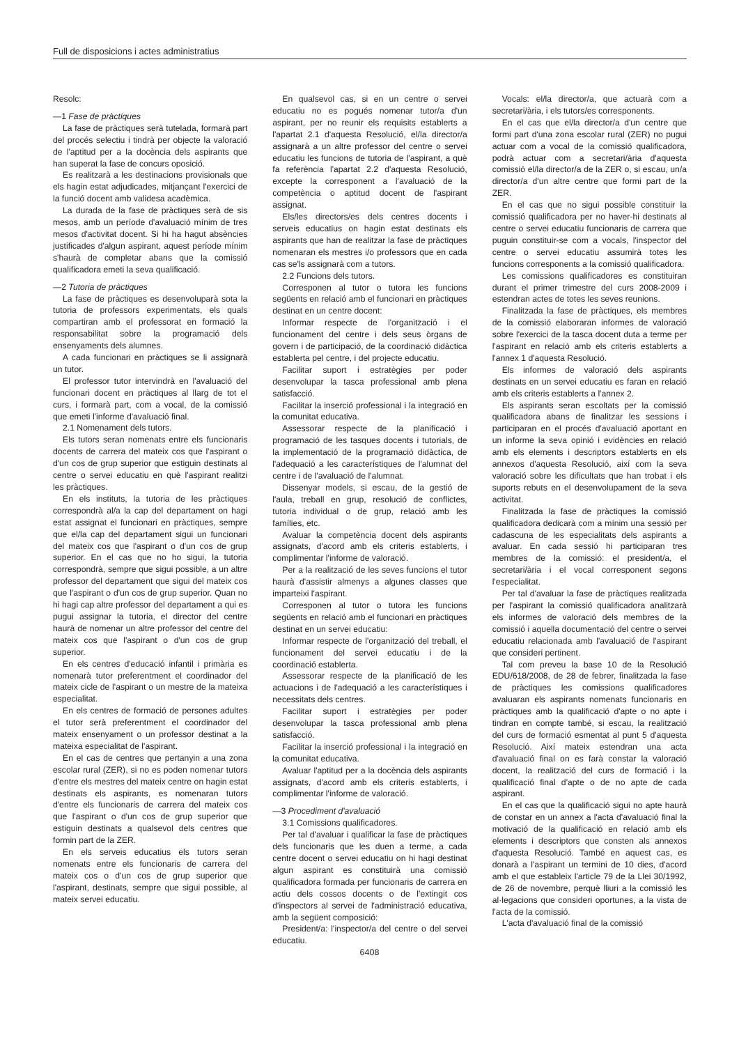Full de disposicions i actes administratius
Resolc:
—1 Fase de pràctiques
La fase de pràctiques serà tutelada, formarà part del procés selectiu i tindrà per objecte la valoració de l'aptitud per a la docència dels aspirants que han superat la fase de concurs oposició.
Es realitzarà a les destinacions provisionals que els hagin estat adjudicades, mitjançant l'exercici de la funció docent amb validesa acadèmica.
La durada de la fase de pràctiques serà de sis mesos, amb un període d'avaluació mínim de tres mesos d'activitat docent. Si hi ha hagut absències justificades d'algun aspirant, aquest període mínim s'haurà de completar abans que la comissió qualificadora emeti la seva qualificació.
—2 Tutoria de pràctiques
La fase de pràctiques es desenvoluparà sota la tutoria de professors experimentats, els quals compartiran amb el professorat en formació la responsabilitat sobre la programació dels ensenyaments dels alumnes.
A cada funcionari en pràctiques se li assignarà un tutor.
El professor tutor intervindrà en l'avaluació del funcionari docent en pràctiques al llarg de tot el curs, i formarà part, com a vocal, de la comissió que emeti l'informe d'avaluació final.
2.1 Nomenament dels tutors.
Els tutors seran nomenats entre els funcionaris docents de carrera del mateix cos que l'aspirant o d'un cos de grup superior que estiguin destinats al centre o servei educatiu en què l'aspirant realitzi les pràctiques.
En els instituts, la tutoria de les pràctiques correspondrà al/a la cap del departament on hagi estat assignat el funcionari en pràctiques, sempre que el/la cap del departament sigui un funcionari del mateix cos que l'aspirant o d'un cos de grup superior. En el cas que no ho sigui, la tutoria correspondrà, sempre que sigui possible, a un altre professor del departament que sigui del mateix cos que l'aspirant o d'un cos de grup superior. Quan no hi hagi cap altre professor del departament a qui es pugui assignar la tutoria, el director del centre haurà de nomenar un altre professor del centre del mateix cos que l'aspirant o d'un cos de grup superior.
En els centres d'educació infantil i primària es nomenarà tutor preferentment el coordinador del mateix cicle de l'aspirant o un mestre de la mateixa especialitat.
En els centres de formació de persones adultes el tutor serà preferentment el coordinador del mateix ensenyament o un professor destinat a la mateixa especialitat de l'aspirant.
En el cas de centres que pertanyin a una zona escolar rural (ZER), si no es poden nomenar tutors d'entre els mestres del mateix centre on hagin estat destinats els aspirants, es nomenaran tutors d'entre els funcionaris de carrera del mateix cos que l'aspirant o d'un cos de grup superior que estiguin destinats a qualsevol dels centres que formin part de la ZER.
En els serveis educatius els tutors seran nomenats entre els funcionaris de carrera del mateix cos o d'un cos de grup superior que l'aspirant, destinats, sempre que sigui possible, al mateix servei educatiu.
En qualsevol cas, si en un centre o servei educatiu no es pogués nomenar tutor/a d'un aspirant, per no reunir els requisits establerts a l'apartat 2.1 d'aquesta Resolució, el/la director/a assignarà a un altre professor del centre o servei educatiu les funcions de tutoria de l'aspirant, a què fa referència l'apartat 2.2 d'aquesta Resolució, excepte la corresponent a l'avaluació de la competència o aptitud docent de l'aspirant assignat.
Els/les directors/es dels centres docents i serveis educatius on hagin estat destinats els aspirants que han de realitzar la fase de pràctiques nomenaran els mestres i/o professors que en cada cas se'ls assignarà com a tutors.
2.2 Funcions dels tutors.
Corresponen al tutor o tutora les funcions següents en relació amb el funcionari en pràctiques destinat en un centre docent:
Informar respecte de l'organització i el funcionament del centre i dels seus òrgans de govern i de participació, de la coordinació didàctica establerta pel centre, i del projecte educatiu.
Facilitar suport i estratègies per poder desenvolupar la tasca professional amb plena satisfacció.
Facilitar la inserció professional i la integració en la comunitat educativa.
Assessorar respecte de la planificació i programació de les tasques docents i tutorials, de la implementació de la programació didàctica, de l'adequació a les característiques de l'alumnat del centre i de l'avaluació de l'alumnat.
Dissenyar models, si escau, de la gestió de l'aula, treball en grup, resolució de conflictes, tutoria individual o de grup, relació amb les famílies, etc.
Avaluar la competència docent dels aspirants assignats, d'acord amb els criteris establerts, i complimentar l'informe de valoració.
Per a la realització de les seves funcions el tutor haurà d'assistir almenys a algunes classes que imparteixi l'aspirant.
Corresponen al tutor o tutora les funcions següents en relació amb el funcionari en pràctiques destinat en un servei educatiu:
Informar respecte de l'organització del treball, el funcionament del servei educatiu i de la coordinació establerta.
Assessorar respecte de la planificació de les actuacions i de l'adequació a les característiques i necessitats dels centres.
Facilitar suport i estratègies per poder desenvolupar la tasca professional amb plena satisfacció.
Facilitar la inserció professional i la integració en la comunitat educativa.
Avaluar l'aptitud per a la docència dels aspirants assignats, d'acord amb els criteris establerts, i complimentar l'informe de valoració.
—3 Procediment d'avaluació
3.1 Comissions qualificadores.
Per tal d'avaluar i qualificar la fase de pràctiques dels funcionaris que les duen a terme, a cada centre docent o servei educatiu on hi hagi destinat algun aspirant es constituirà una comissió qualificadora formada per funcionaris de carrera en actiu dels cossos docents o de l'extingit cos d'inspectors al servei de l'administració educativa, amb la següent composició:
President/a: l'inspector/a del centre o del servei educatiu.
Vocals: el/la director/a, que actuarà com a secretari/ària, i els tutors/es corresponents.
En el cas que el/la director/a d'un centre que formi part d'una zona escolar rural (ZER) no pugui actuar com a vocal de la comissió qualificadora, podrà actuar com a secretari/ària d'aquesta comissió el/la director/a de la ZER o, si escau, un/a director/a d'un altre centre que formi part de la ZER.
En el cas que no sigui possible constituir la comissió qualificadora per no haver-hi destinats al centre o servei educatiu funcionaris de carrera que puguin constituir-se com a vocals, l'inspector del centre o servei educatiu assumirà totes les funcions corresponents a la comissió qualificadora.
Les comissions qualificadores es constituiran durant el primer trimestre del curs 2008-2009 i estendran actes de totes les seves reunions.
Finalitzada la fase de pràctiques, els membres de la comissió elaboraran informes de valoració sobre l'exercici de la tasca docent duta a terme per l'aspirant en relació amb els criteris establerts a l'annex 1 d'aquesta Resolució.
Els informes de valoració dels aspirants destinats en un servei educatiu es faran en relació amb els criteris establerts a l'annex 2.
Els aspirants seran escoltats per la comissió qualificadora abans de finalitzar les sessions i participaran en el procés d'avaluació aportant en un informe la seva opinió i evidències en relació amb els elements i descriptors establerts en els annexos d'aquesta Resolució, així com la seva valoració sobre les dificultats que han trobat i els suports rebuts en el desenvolupament de la seva activitat.
Finalitzada la fase de pràctiques la comissió qualificadora dedicarà com a mínim una sessió per cadascuna de les especialitats dels aspirants a avaluar. En cada sessió hi participaran tres membres de la comissió: el president/a, el secretari/ària i el vocal corresponent segons l'especialitat.
Per tal d'avaluar la fase de pràctiques realitzada per l'aspirant la comissió qualificadora analitzarà els informes de valoració dels membres de la comissió i aquella documentació del centre o servei educatiu relacionada amb l'avaluació de l'aspirant que consideri pertinent.
Tal com preveu la base 10 de la Resolució EDU/618/2008, de 28 de febrer, finalitzada la fase de pràctiques les comissions qualificadores avaluaran els aspirants nomenats funcionaris en pràctiques amb la qualificació d'apte o no apte i tindran en compte també, si escau, la realització del curs de formació esmentat al punt 5 d'aquesta Resolució. Així mateix estendran una acta d'avaluació final on es farà constar la valoració docent, la realització del curs de formació i la qualificació final d'apte o de no apte de cada aspirant.
En el cas que la qualificació sigui no apte haurà de constar en un annex a l'acta d'avaluació final la motivació de la qualificació en relació amb els elements i descriptors que consten als annexos d'aquesta Resolució. També en aquest cas, es donarà a l'aspirant un termini de 10 dies, d'acord amb el que estableix l'article 79 de la Llei 30/1992, de 26 de novembre, perquè lliuri a la comissió les al·legacions que consideri oportunes, a la vista de l'acta de la comissió.
L'acta d'avaluació final de la comissió
6408